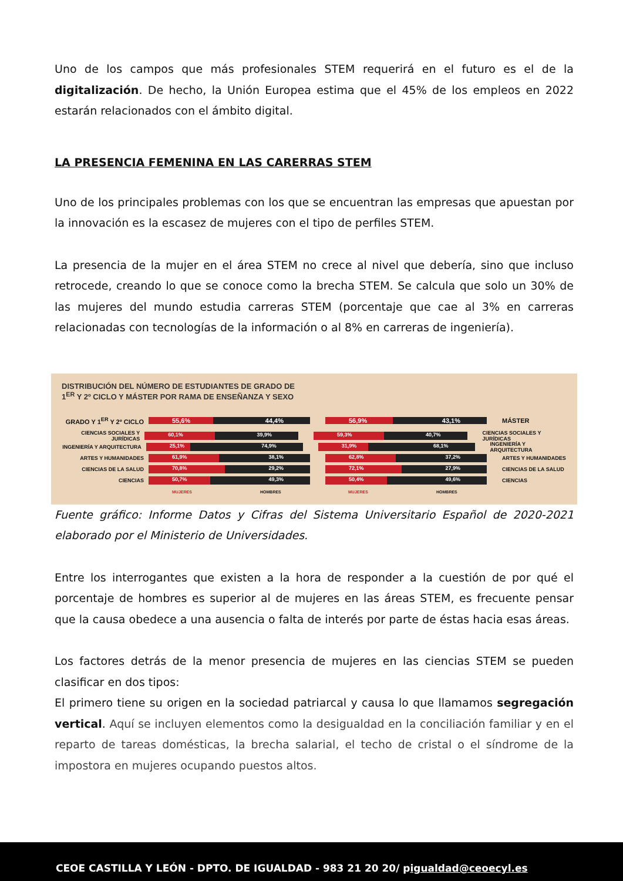Uno de los campos que más profesionales STEM requerirá en el futuro es el de la digitalización. De hecho, la Unión Europea estima que el 45% de los empleos en 2022 estarán relacionados con el ámbito digital.
LA PRESENCIA FEMENINA EN LAS CARERRAS STEM
Uno de los principales problemas con los que se encuentran las empresas que apuestan por la innovación es la escasez de mujeres con el tipo de perfiles STEM.
La presencia de la mujer en el área STEM no crece al nivel que debería, sino que incluso retrocede, creando lo que se conoce como la brecha STEM. Se calcula que solo un 30% de las mujeres del mundo estudia carreras STEM (porcentaje que cae al 3% en carreras relacionadas con tecnologías de la información o al 8% en carreras de ingeniería).
DISTRIBUCIÓN DEL NÚMERO DE ESTUDIANTES DE GRADO DE
1<sup>ER</sup> Y 2º CICLO Y MÁSTER POR RAMA DE ENSEÑANZA Y SEXO
GRADO Y 1<sup>ER</sup> Y 2º CICLO
55,6% 44,4% 56,9% 43,1%
MÁSTER
CIENCIAS SOCIALES Y JURÍDICAS
60,1% 39,9% 59,3% 40,7%
CIENCIAS SOCIALES Y JURÍDICAS
INGENIERÍA Y ARQUITECTURA
25,1% 74,9% 31,9% 68,1%
INGENIERÍA Y ARQUITECTURA
ARTES Y HUMANIDADES
61,9% 38,1% 62,8% 37,2%
ARTES Y HUMANIDADES
CIENCIAS DE LA SALUD
70,8% 29,2% 72,1% 27,9%
CIENCIAS DE LA SALUD
CIENCIAS
50,7% 49,3% 50,4% 49,6%
CIENCIAS
MUJERES HOMBRES MUJERES HOMBRES
Fuente gráfico: Informe Datos y Cifras del Sistema Universitario Español de 2020-2021 elaborado por el Ministerio de Universidades.
Entre los interrogantes que existen a la hora de responder a la cuestión de por qué el porcentaje de hombres es superior al de mujeres en las áreas STEM, es frecuente pensar que la causa obedece a una ausencia o falta de interés por parte de éstas hacia esas áreas.
Los factores detrás de la menor presencia de mujeres en las ciencias STEM se pueden clasificar en dos tipos:
El primero tiene su origen en la sociedad patriarcal y causa lo que llamamos segregación vertical. Aquí se incluyen elementos como la desigualdad en la conciliación familiar y en el reparto de tareas domésticas, la brecha salarial, el techo de cristal o el síndrome de la impostora en mujeres ocupando puestos altos.
CEOE CASTILLA Y LEÓN - DPTO. DE IGUALDAD - 983 21 20 20/ pigualdad@ceoecyl.es